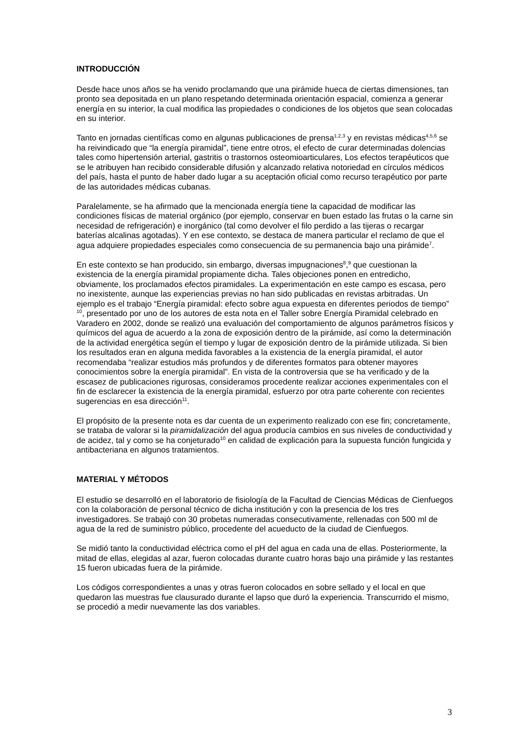INTRODUCCIÓN
Desde hace unos años se ha venido proclamando que una pirámide hueca de ciertas dimensiones, tan pronto sea depositada en un plano respetando determinada orientación espacial, comienza a generar energía en su interior, la cual modifica las propiedades o condiciones de los objetos que sean colocadas en su interior.
Tanto en jornadas científicas como en algunas publicaciones de prensa<sup>1,2,3</sup> y en revistas médicas<sup>4,5,6</sup> se ha reivindicado que “la energía piramidal”, tiene entre otros, el efecto de curar determinadas dolencias tales como hipertensión arterial, gastritis o trastornos osteomioarticulares, Los efectos terapéuticos que se le atribuyen han recibido considerable difusión y alcanzado relativa notoriedad en círculos médicos del país, hasta el punto de haber dado lugar a su aceptación oficial como recurso terapéutico por parte de las autoridades médicas cubanas.
Paralelamente, se ha afirmado que la mencionada energía tiene la capacidad de modificar las condiciones físicas de material orgánico (por ejemplo, conservar en buen estado las frutas o la carne sin necesidad de refrigeración) e inorgánico (tal como devolver el filo perdido a las tijeras o recargar baterías alcalinas agotadas). Y en ese contexto, se destaca de manera particular el reclamo de que el agua adquiere propiedades especiales como consecuencia de su permanencia bajo una pirámide<sup>7</sup>.
En este contexto se han producido, sin embargo, diversas impugnaciones<sup>8</sup>,<sup>9</sup> que cuestionan la existencia de la energía piramidal propiamente dicha. Tales objeciones ponen en entredicho, obviamente, los proclamados efectos piramidales. La experimentación en este campo es escasa, pero no inexistente, aunque las experiencias previas no han sido publicadas en revistas arbitradas. Un ejemplo es el trabajo “Energía piramidal: efecto sobre agua expuesta en diferentes periodos de tiempo” <sup>10</sup>, presentado por uno de los autores de esta nota en el Taller sobre Energía Piramidal celebrado en Varadero en 2002, donde se realizó una evaluación del comportamiento de algunos parámetros físicos y químicos del agua de acuerdo a la zona de exposición dentro de la pirámide, así como la determinación de la actividad energética según el tiempo y lugar de exposición dentro de la pirámide utilizada. Si bien los resultados eran en alguna medida favorables a la existencia de la energía piramidal, el autor recomendaba “realizar estudios más profundos y de diferentes formatos para obtener mayores conocimientos sobre la energía piramidal”. En vista de la controversia que se ha verificado y de la escasez de publicaciones rigurosas, consideramos procedente realizar acciones experimentales con el fin de esclarecer la existencia de la energía piramidal, esfuerzo por otra parte coherente con recientes sugerencias en esa dirección<sup>11</sup>.
El propósito de la presente nota es dar cuenta de un experimento realizado con ese fin; concretamente, se trataba de valorar si la piramidalización del agua producía cambios en sus niveles de conductividad y de acidez, tal y como se ha conjeturado<sup>10</sup> en calidad de explicación para la supuesta función fungicida y antibacteriana en algunos tratamientos.
MATERIAL Y MÉTODOS
El estudio se desarrolló en el laboratorio de fisiología de la Facultad de Ciencias Médicas de Cienfuegos con la colaboración de personal técnico de dicha institución y con la presencia de los tres investigadores. Se trabajó con 30 probetas numeradas consecutivamente, rellenadas con 500 ml de agua de la red de suministro público, procedente del acueducto de la ciudad de Cienfuegos.
Se midió tanto la conductividad eléctrica como el pH del agua en cada una de ellas. Posteriormente, la mitad de ellas, elegidas al azar, fueron colocadas durante cuatro horas bajo una pirámide y las restantes 15 fueron ubicadas fuera de la pirámide.
Los códigos correspondientes a unas y otras fueron colocados en sobre sellado y el local en que quedaron las muestras fue clausurado durante el lapso que duró la experiencia. Transcurrido el mismo, se procedió a medir nuevamente las dos variables.
3